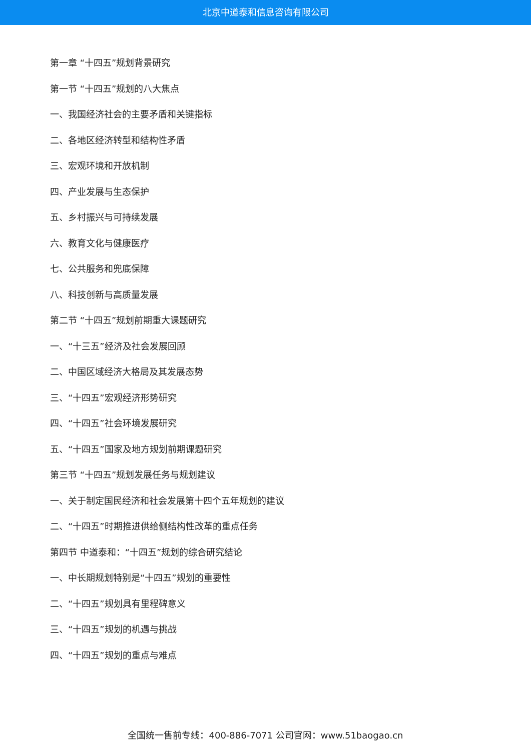北京中道泰和信息咨询有限公司
第一章 “十四五”规划背景研究
第一节 “十四五”规划的八大焦点
一、我国经济社会的主要矛盾和关键指标
二、各地区经济转型和结构性矛盾
三、宏观环境和开放机制
四、产业发展与生态保护
五、乡村振兴与可持续发展
六、教育文化与健康医疗
七、公共服务和兜底保障
八、科技创新与高质量发展
第二节 “十四五”规划前期重大课题研究
一、“十三五”经济及社会发展回顾
二、中国区域经济大格局及其发展态势
三、“十四五”宏观经济形势研究
四、“十四五”社会环境发展研究
五、“十四五”国家及地方规划前期课题研究
第三节 “十四五”规划发展任务与规划建议
一、关于制定国民经济和社会发展第十四个五年规划的建议
二、“十四五”时期推进供给侧结构性改革的重点任务
第四节 中道泰和：“十四五”规划的综合研究结论
一、中长期规划特别是“十四五”规划的重要性
二、“十四五”规划具有里程碑意义
三、“十四五”规划的机遇与挑战
四、“十四五”规划的重点与难点
全国统一售前专线：400-886-7071 公司官网：www.51baogao.cn